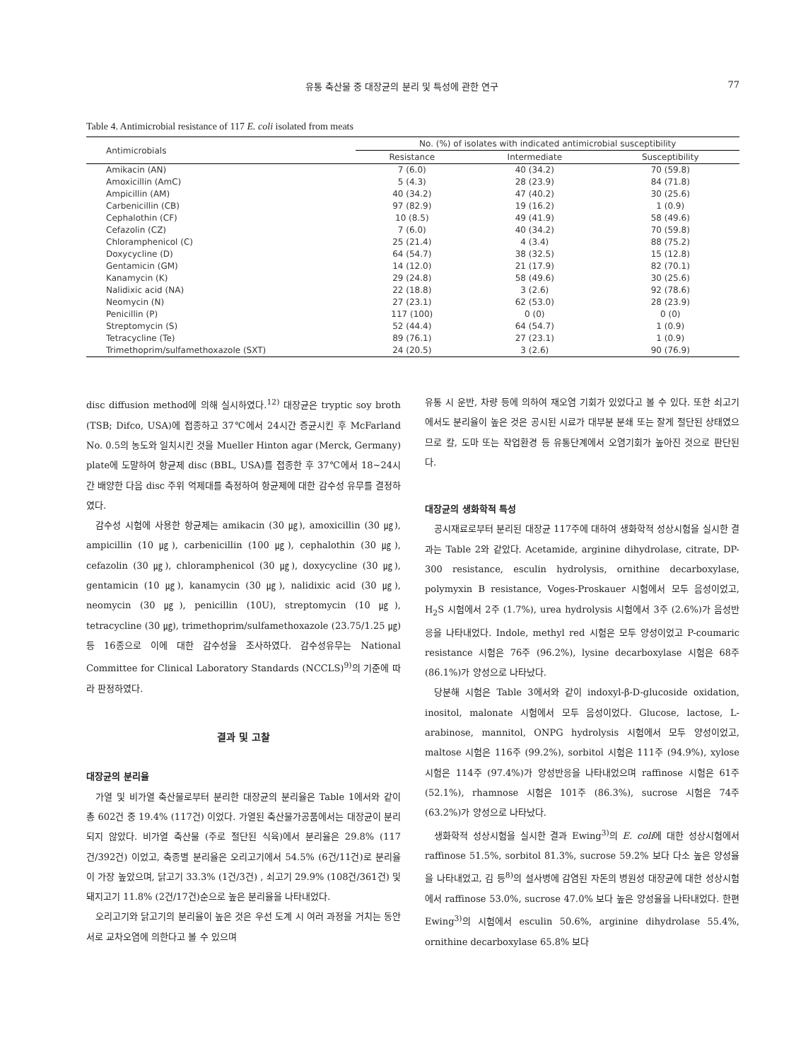유통 축산물 중 대장균의 분리 및 특성에 관한 연구 77
Table 4. Antimicrobial resistance of 117 E. coli isolated from meats
| Antimicrobials | No. (%) of isolates with indicated antimicrobial susceptibility | | |
| --- | --- | --- | --- |
| | Resistance | Intermediate | Susceptibility |
| Amikacin (AN) | 7 (6.0) | 40 (34.2) | 70 (59.8) |
| Amoxicillin (AmC) | 5 (4.3) | 28 (23.9) | 84 (71.8) |
| Ampicillin (AM) | 40 (34.2) | 47 (40.2) | 30 (25.6) |
| Carbenicillin (CB) | 97 (82.9) | 19 (16.2) | 1 (0.9) |
| Cephalothin (CF) | 10 (8.5) | 49 (41.9) | 58 (49.6) |
| Cefazolin (CZ) | 7 (6.0) | 40 (34.2) | 70 (59.8) |
| Chloramphenicol (C) | 25 (21.4) | 4 (3.4) | 88 (75.2) |
| Doxycycline (D) | 64 (54.7) | 38 (32.5) | 15 (12.8) |
| Gentamicin (GM) | 14 (12.0) | 21 (17.9) | 82 (70.1) |
| Kanamycin (K) | 29 (24.8) | 58 (49.6) | 30 (25.6) |
| Nalidixic acid (NA) | 22 (18.8) | 3 (2.6) | 92 (78.6) |
| Neomycin (N) | 27 (23.1) | 62 (53.0) | 28 (23.9) |
| Penicillin (P) | 117 (100) | 0 (0) | 0 (0) |
| Streptomycin (S) | 52 (44.4) | 64 (54.7) | 1 (0.9) |
| Tetracycline (Te) | 89 (76.1) | 27 (23.1) | 1 (0.9) |
| Trimethoprim/sulfamethoxazole (SXT) | 24 (20.5) | 3 (2.6) | 90 (76.9) |
disc diffusion method에 의해 실시하였다.<sup>12)</sup> 대장균은 tryptic soy broth (TSB; Difco, USA)에 접종하고 37℃에서 24시간 증균시킨 후 McFarland No. 0.5의 농도와 일치시킨 것을 Mueller Hinton agar (Merck, Germany) plate에 도말하여 항균제 disc (BBL, USA)를 접종한 후 37℃에서 18~24시간 배양한 다음 disc 주위 억제대를 측정하여 항균제에 대한 감수성 유무를 결정하였다.
감수성 시험에 사용한 항균제는 amikacin (30 ㎍), amoxicillin (30 ㎍), ampicillin (10 ㎍), carbenicillin (100 ㎍), cephalothin (30 ㎍), cefazolin (30 ㎍), chloramphenicol (30 ㎍), doxycycline (30 ㎍), gentamicin (10 ㎍), kanamycin (30 ㎍), nalidixic acid (30 ㎍), neomycin (30 ㎍), penicillin (10U), streptomycin (10 ㎍), tetracycline (30 ㎍), trimethoprim/sulfamethoxazole (23.75/1.25 ㎍) 등 16종으로 이에 대한 감수성을 조사하였다. 감수성유무는 National Committee for Clinical Laboratory Standards (NCCLS)<sup>9)</sup>의 기준에 따라 판정하였다.
결과 및 고찰
대장균의 분리율
가열 및 비가열 축산물로부터 분리한 대장균의 분리율은 Table 1에서와 같이 총 602건 중 19.4% (117건) 이었다. 가열된 축산물가공품에서는 대장균이 분리되지 않았다. 비가열 축산물 (주로 절단된 식육)에서 분리율은 29.8% (117건/392건) 이었고, 축종별 분리율은 오리고기에서 54.5% (6건/11건)로 분리율이 가장 높았으며, 닭고기 33.3% (1건/3건) , 쇠고기 29.9% (108건/361건) 및 돼지고기 11.8% (2건/17건)순으로 높은 분리율을 나타내었다.
오리고기와 닭고기의 분리율이 높은 것은 우선 도계 시 여러 과정을 거치는 동안 서로 교차오염에 의한다고 볼 수 있으며
유통 시 운반, 차량 등에 의하여 재오염 기회가 있었다고 볼 수 있다. 또한 쇠고기에서도 분리율이 높은 것은 공시된 시료가 대부분 분쇄 또는 잘게 절단된 상태였으므로 칼, 도마 또는 작업환경 등 유통단계에서 오염기회가 높아진 것으로 판단된다.
대장균의 생화학적 특성
공시재료로부터 분리된 대장균 117주에 대하여 생화학적 성상시험을 실시한 결과는 Table 2와 같았다. Acetamide, arginine dihydrolase, citrate, DP-300 resistance, esculin hydrolysis, ornithine decarboxylase, polymyxin B resistance, Voges-Proskauer 시험에서 모두 음성이었고, H<sub>2</sub>S 시험에서 2주 (1.7%), urea hydrolysis 시험에서 3주 (2.6%)가 음성반응을 나타내었다. Indole, methyl red 시험은 모두 양성이었고 P-coumaric resistance 시험은 76주 (96.2%), lysine decarboxylase 시험은 68주 (86.1%)가 양성으로 나타났다.
당분해 시험은 Table 3에서와 같이 indoxyl-β-D-glucoside oxidation, inositol, malonate 시험에서 모두 음성이었다. Glucose, lactose, L-arabinose, mannitol, ONPG hydrolysis 시험에서 모두 양성이었고, maltose 시험은 116주 (99.2%), sorbitol 시험은 111주 (94.9%), xylose 시험은 114주 (97.4%)가 양성반응을 나타내었으며 raffinose 시험은 61주 (52.1%), rhamnose 시험은 101주 (86.3%), sucrose 시험은 74주 (63.2%)가 양성으로 나타났다.
생화학적 성상시험을 실시한 결과 Ewing<sup>3)</sup>의 E. coli에 대한 성상시험에서 raffinose 51.5%, sorbitol 81.3%, sucrose 59.2% 보다 다소 높은 양성율을 나타내었고, 김 등<sup>8)</sup>의 설사병에 감염된 자돈의 병원성 대장균에 대한 성상시험에서 raffinose 53.0%, sucrose 47.0% 보다 높은 양성율을 나타내었다. 한편 Ewing<sup>3)</sup>의 시험에서 esculin 50.6%, arginine dihydrolase 55.4%, ornithine decarboxylase 65.8% 보다